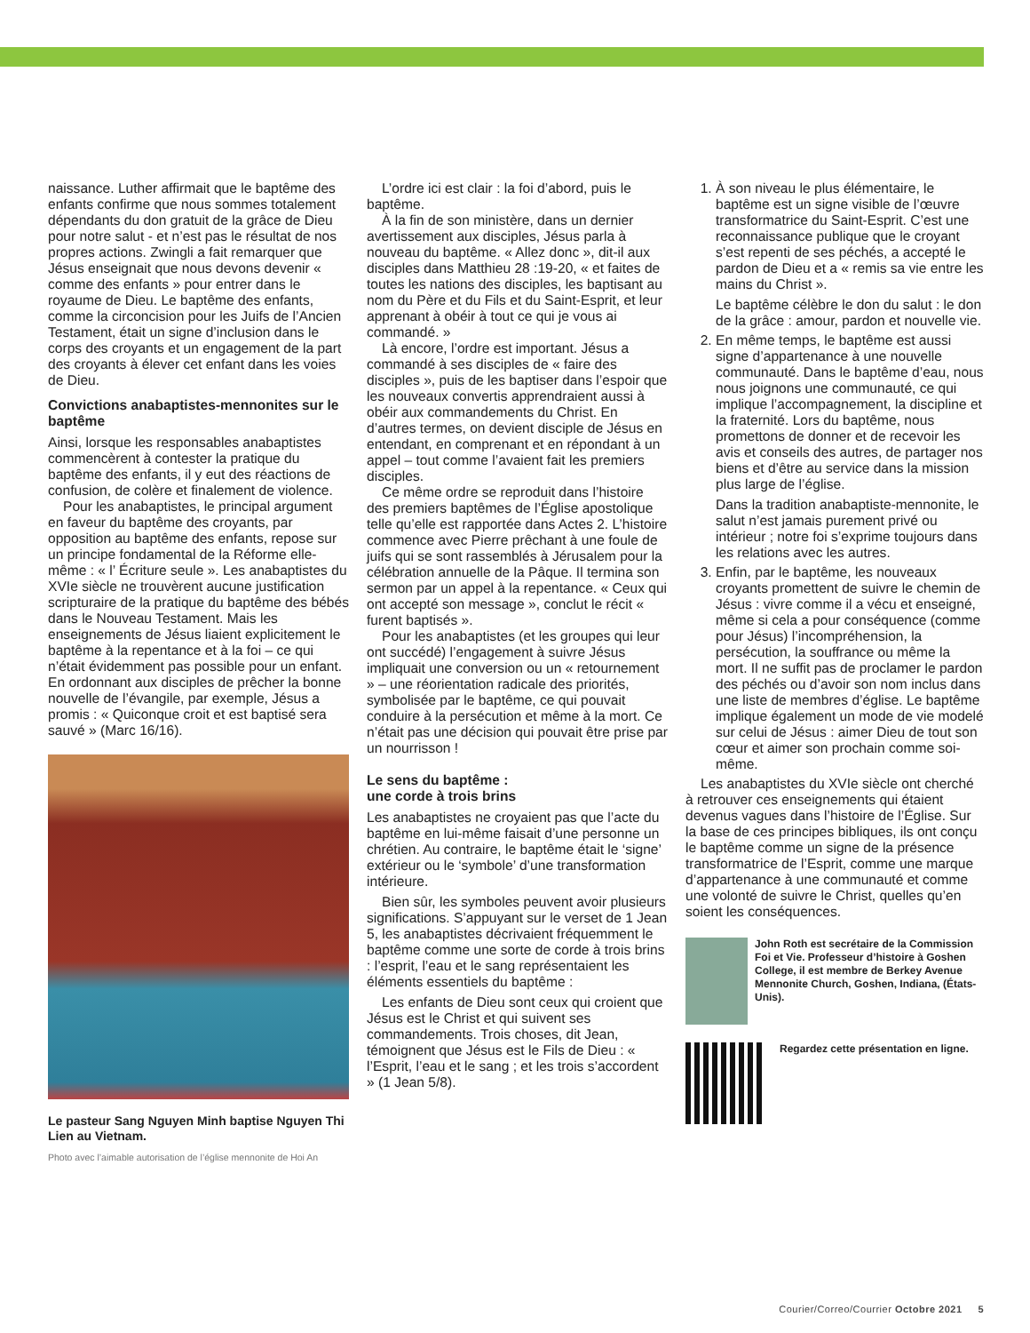naissance. Luther affirmait que le baptême des enfants confirme que nous sommes totalement dépendants du don gratuit de la grâce de Dieu pour notre salut - et n’est pas le résultat de nos propres actions. Zwingli a fait remarquer que Jésus enseignait que nous devons devenir « comme des enfants » pour entrer dans le royaume de Dieu. Le baptême des enfants, comme la circoncision pour les Juifs de l’Ancien Testament, était un signe d’inclusion dans le corps des croyants et un engagement de la part des croyants à élever cet enfant dans les voies de Dieu.
Convictions anabaptistes-mennonites sur le baptême
Ainsi, lorsque les responsables anabaptistes commencèrent à contester la pratique du baptême des enfants, il y eut des réactions de confusion, de colère et finalement de violence.
Pour les anabaptistes, le principal argument en faveur du baptême des croyants, par opposition au baptême des enfants, repose sur un principe fondamental de la Réforme elle-même : « l’ Écriture seule ». Les anabaptistes du XVIe siècle ne trouvèrent aucune justification scripturaire de la pratique du baptême des bébés dans le Nouveau Testament. Mais les enseignements de Jésus liaient explicitement le baptême à la repentance et à la foi – ce qui n’était évidemment pas possible pour un enfant. En ordonnant aux disciples de prêcher la bonne nouvelle de l’évangile, par exemple, Jésus a promis : « Quiconque croit et est baptisé sera sauvé » (Marc 16/16).
Le pasteur Sang Nguyen Minh baptise Nguyen Thi Lien au Vietnam.
Photo avec l’aimable autorisation de l’église mennonite de Hoi An
L’ordre ici est clair : la foi d’abord, puis le baptême.
À la fin de son ministère, dans un dernier avertissement aux disciples, Jésus parla à nouveau du baptême. « Allez donc », dit-il aux disciples dans Matthieu 28 :19-20, « et faites de toutes les nations des disciples, les baptisant au nom du Père et du Fils et du Saint-Esprit, et leur apprenant à obéir à tout ce qui je vous ai commandé. »
Là encore, l’ordre est important. Jésus a commandé à ses disciples de « faire des disciples », puis de les baptiser dans l’espoir que les nouveaux convertis apprendraient aussi à obéir aux commandements du Christ. En d’autres termes, on devient disciple de Jésus en entendant, en comprenant et en répondant à un appel – tout comme l’avaient fait les premiers disciples.
Ce même ordre se reproduit dans l’histoire des premiers baptêmes de l’Église apostolique telle qu’elle est rapportée dans Actes 2. L’histoire commence avec Pierre prêchant à une foule de juifs qui se sont rassemblés à Jérusalem pour la célébration annuelle de la Pâque. Il termina son sermon par un appel à la repentance. « Ceux qui ont accepté son message », conclut le récit « furent baptisés ».
Pour les anabaptistes (et les groupes qui leur ont succédé) l’engagement à suivre Jésus impliquait une conversion ou un « retournement » – une réorientation radicale des priorités, symbolisée par le baptême, ce qui pouvait conduire à la persécution et même à la mort. Ce n’était pas une décision qui pouvait être prise par un nourrisson !
Le sens du baptême :
une corde à trois brins
Les anabaptistes ne croyaient pas que l’acte du baptême en lui-même faisait d’une personne un chrétien. Au contraire, le baptême était le ‘signe’ extérieur ou le ‘symbole’ d’une transformation intérieure.
Bien sûr, les symboles peuvent avoir plusieurs significations. S’appuyant sur le verset de 1 Jean 5, les anabaptistes décrivaient fréquemment le baptême comme une sorte de corde à trois brins : l’esprit, l’eau et le sang représentaient les éléments essentiels du baptême :
Les enfants de Dieu sont ceux qui croient que Jésus est le Christ et qui suivent ses commandements. Trois choses, dit Jean, témoignent que Jésus est le Fils de Dieu : « l’Esprit, l’eau et le sang ; et les trois s’accordent » (1 Jean 5/8).
1. À son niveau le plus élémentaire, le baptême est un signe visible de l’œuvre transformatrice du Saint-Esprit. C’est une reconnaissance publique que le croyant s’est repenti de ses péchés, a accepté le pardon de Dieu et a « remis sa vie entre les mains du Christ ».
Le baptême célèbre le don du salut : le don de la grâce : amour, pardon et nouvelle vie.
2. En même temps, le baptême est aussi signe d’appartenance à une nouvelle communauté. Dans le baptême d’eau, nous nous joignons une communauté, ce qui implique l’accompagnement, la discipline et la fraternité. Lors du baptême, nous promettons de donner et de recevoir les avis et conseils des autres, de partager nos biens et d’être au service dans la mission plus large de l’église.
Dans la tradition anabaptiste-mennonite, le salut n’est jamais purement privé ou intérieur ; notre foi s’exprime toujours dans les relations avec les autres.
3. Enfin, par le baptême, les nouveaux croyants promettent de suivre le chemin de Jésus : vivre comme il a vécu et enseigné, même si cela a pour conséquence (comme pour Jésus) l’incompréhension, la persécution, la souffrance ou même la mort. Il ne suffit pas de proclamer le pardon des péchés ou d’avoir son nom inclus dans une liste de membres d’église. Le baptême implique également un mode de vie modelé sur celui de Jésus : aimer Dieu de tout son cœur et aimer son prochain comme soi-même.
Les anabaptistes du XVIe siècle ont cherché à retrouver ces enseignements qui étaient devenus vagues dans l’histoire de l’Église. Sur la base de ces principes bibliques, ils ont conçu le baptême comme un signe de la présence transformatrice de l’Esprit, comme une marque d’appartenance à une communauté et comme une volonté de suivre le Christ, quelles qu’en soient les conséquences.
John Roth est secrétaire de la Commission Foi et Vie. Professeur d’histoire à Goshen College, il est membre de Berkey Avenue Mennonite Church, Goshen, Indiana, (États-Unis).
Regardez cette présentation en ligne.
Courier/Correo/Courrier Octobre 2021 5